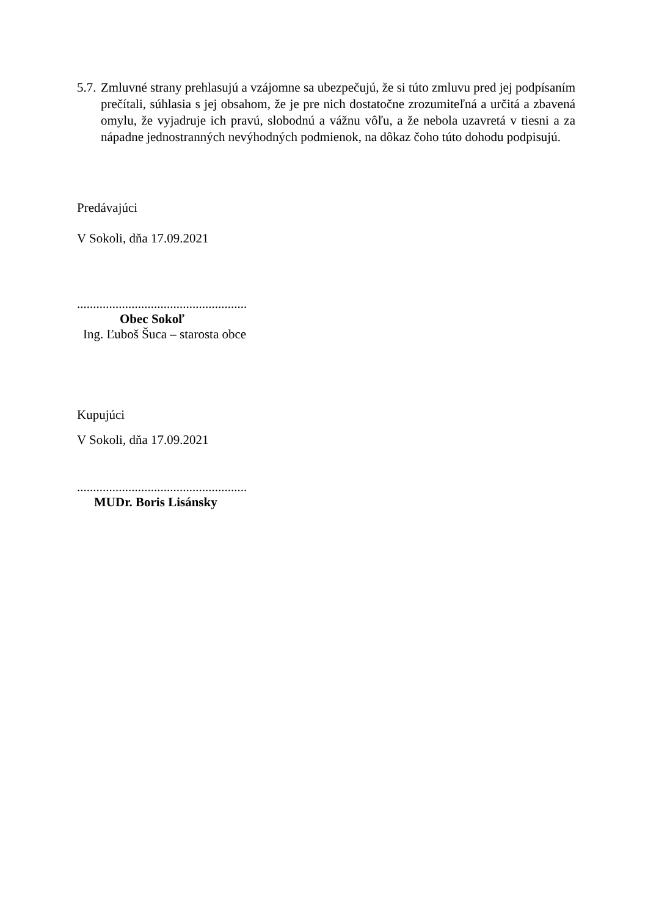5.7.
Zmluvné strany prehlasujú a vzájomne sa ubezpečujú, že si túto zmluvu pred jej podpísaním prečítali, súhlasia s jej obsahom, že je pre nich dostatočne zrozumiteľná a určitá a zbavená omylu, že vyjadruje ich pravú, slobodnú a vážnu vôľu, a že nebola uzavretá v tiesni a za nápadne jednostranných nevýhodných podmienok, na dôkaz čoho túto dohodu podpisujú.
Predávajúci
V Sokoli, dňa 17.09.2021
.....................................................
Obec Sokoľ
Ing. Ľuboš Šuca – starosta obce
Kupujúci
V Sokoli, dňa 17.09.2021
.....................................................
MUDr. Boris Lisánsky